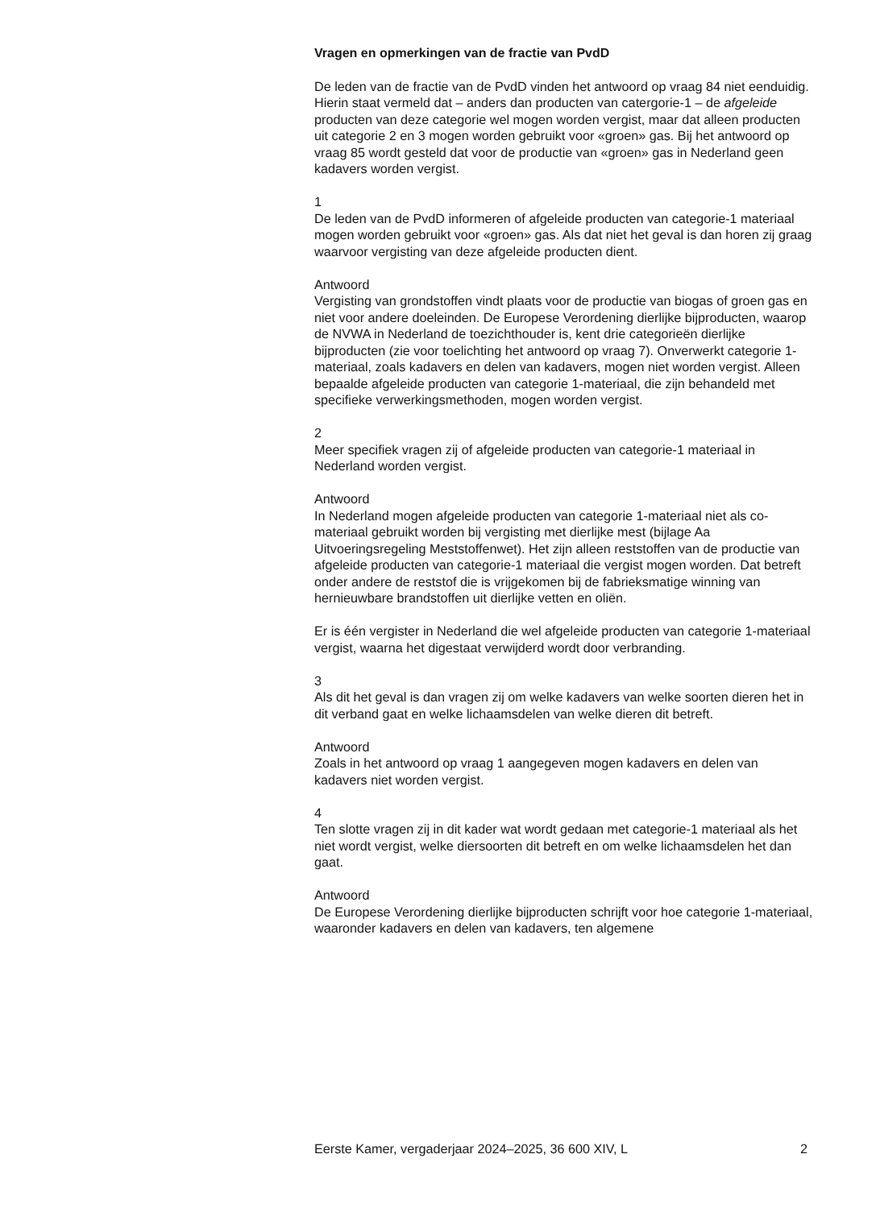Vragen en opmerkingen van de fractie van PvdD
De leden van de fractie van de PvdD vinden het antwoord op vraag 84 niet eenduidig. Hierin staat vermeld dat – anders dan producten van catergorie-1 – de afgeleide producten van deze categorie wel mogen worden vergist, maar dat alleen producten uit categorie 2 en 3 mogen worden gebruikt voor «groen» gas. Bij het antwoord op vraag 85 wordt gesteld dat voor de productie van «groen» gas in Nederland geen kadavers worden vergist.
1
De leden van de PvdD informeren of afgeleide producten van categorie-1 materiaal mogen worden gebruikt voor «groen» gas. Als dat niet het geval is dan horen zij graag waarvoor vergisting van deze afgeleide producten dient.
Antwoord
Vergisting van grondstoffen vindt plaats voor de productie van biogas of groen gas en niet voor andere doeleinden. De Europese Verordening dierlijke bijproducten, waarop de NVWA in Nederland de toezichthouder is, kent drie categorieën dierlijke bijproducten (zie voor toelichting het antwoord op vraag 7). Onverwerkt categorie 1-materiaal, zoals kadavers en delen van kadavers, mogen niet worden vergist. Alleen bepaalde afgeleide producten van categorie 1-materiaal, die zijn behandeld met specifieke verwerkingsmethoden, mogen worden vergist.
2
Meer specifiek vragen zij of afgeleide producten van categorie-1 materiaal in Nederland worden vergist.
Antwoord
In Nederland mogen afgeleide producten van categorie 1-materiaal niet als co-materiaal gebruikt worden bij vergisting met dierlijke mest (bijlage Aa Uitvoeringsregeling Meststoffenwet). Het zijn alleen reststoffen van de productie van afgeleide producten van categorie-1 materiaal die vergist mogen worden. Dat betreft onder andere de reststof die is vrijgekomen bij de fabrieksmatige winning van hernieuwbare brandstoffen uit dierlijke vetten en oliën.
Er is één vergister in Nederland die wel afgeleide producten van categorie 1-materiaal vergist, waarna het digestaat verwijderd wordt door verbranding.
3
Als dit het geval is dan vragen zij om welke kadavers van welke soorten dieren het in dit verband gaat en welke lichaamsdelen van welke dieren dit betreft.
Antwoord
Zoals in het antwoord op vraag 1 aangegeven mogen kadavers en delen van kadavers niet worden vergist.
4
Ten slotte vragen zij in dit kader wat wordt gedaan met categorie-1 materiaal als het niet wordt vergist, welke diersoorten dit betreft en om welke lichaamsdelen het dan gaat.
Antwoord
De Europese Verordening dierlijke bijproducten schrijft voor hoe categorie 1-materiaal, waaronder kadavers en delen van kadavers, ten algemene
Eerste Kamer, vergaderjaar 2024–2025, 36 600 XIV, L 2